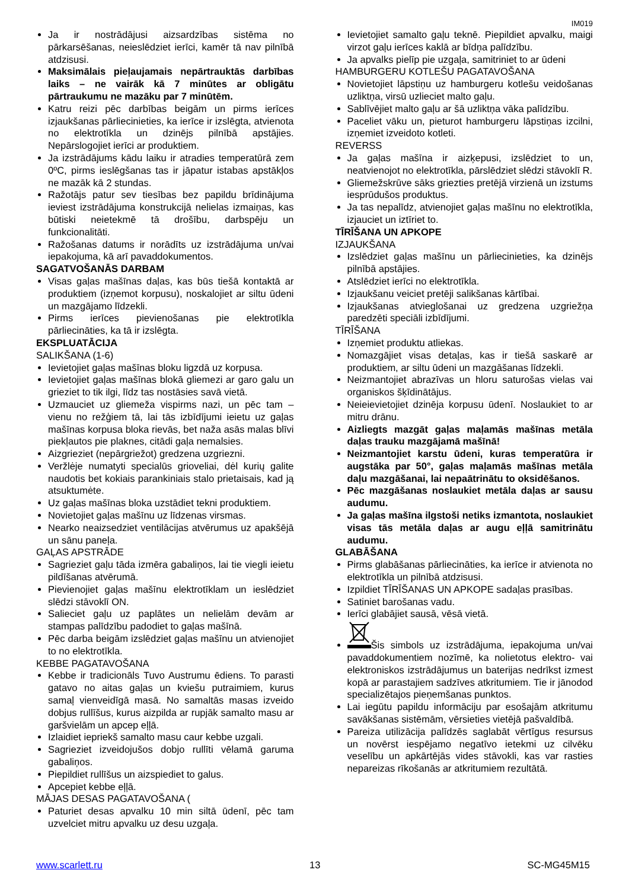IM019
Ja ir nostrādājusi aizsardzības sistēma no pārkarsēšanas, neieslēdziet ierīci, kamēr tā nav pilnībā atdzisusi.
Maksimālais pieļaujamais nepārtrauktās darbības laiks – ne vairāk kā 7 minūtes ar obligātu pārtraukumu ne mazāku par 7 minūtēm.
Katru reizi pēc darbības beigām un pirms ierīces izjaukšanas pārliecinieties, ka ierīce ir izslēgta, atvienota no elektrotīkla un dzinējs pilnībā apstājies. Nepārslogojiet ierīci ar produktiem.
Ja izstrādājums kādu laiku ir atradies temperatūrā zem 0ºC, pirms ieslēgšanas tas ir jāpatur istabas apstākļos ne mazāk kā 2 stundas.
Ražotājs patur sev tiesības bez papildu brīdinājuma ieviest izstrādājuma konstrukcijā nelielas izmaiņas, kas būtiski neietekmē tā drošību, darbspēju un funkcionalitāti.
Ražošanas datums ir norādīts uz izstrādājuma un/vai iepakojuma, kā arī pavaddokumentos.
SAGATVOŠANĀS DARBAM
Visas gaļas mašīnas daļas, kas būs tiešā kontaktā ar produktiem (izņemot korpusu), noskalojiet ar siltu ūdeni un mazgājamo līdzekli.
Pirms ierīces pievienošanas pie elektrotīkla pārliecināties, ka tā ir izslēgta.
EKSPLUATĀCIJA
SALIKŠANA (1-6)
Ievietojiet gaļas mašīnas bloku ligzdā uz korpusa.
Ievietojiet gaļas mašīnas blokā gliemezi ar garo galu un grieziet to tik ilgi, līdz tas nostāsies savā vietā.
Uzmauciet uz gliemeža vispirms nazi, un pēc tam – vienu no režģiem tā, lai tās izbīdījumi ieietu uz gaļas mašīnas korpusa bloka rievās, bet naža asās malas blīvi piekļautos pie plaknes, citādi gaļa nemalsies.
Aizgrieziet (nepārgriežot) gredzena uzgriezni.
Veržlėje numatyti specialūs grioveliai, dėl kurių galite naudotis bet kokiais parankiniais stalo prietaisais, kad ją atsuktumėte.
Uz gaļas mašīnas bloka uzstādiet tekni produktiem.
Novietojiet gaļas mašīnu uz līdzenas virsmas.
Nearko neaizsedziet ventilācijas atvērumus uz apakšējā un sānu paneļa.
GAĻAS APSTRĀDE
Sagrieziet gaļu tāda izmēra gabaliņos, lai tie viegli ieietu pildīšanas atvērumā.
Pievienojiet gaļas mašīnu elektrotīklam un ieslēdziet slēdzi stāvoklī ON.
Salieciet gaļu uz paplātes un nelielām devām ar stampas palīdzību padodiet to gaļas mašīnā.
Pēc darba beigām izslēdziet gaļas mašīnu un atvienojiet to no elektrotīkla.
KEBBE PAGATAVOŠANA
Kebbe ir tradicionāls Tuvo Austrumu ēdiens. To parasti gatavo no aitas gaļas un kviešu putraimiem, kurus samaļ vienveidīgā masā. No samaltās masas izveido dobjus rullīšus, kurus aizpilda ar rupjāk samalto masu ar garšvielām un apcep eļļā.
Izlaidiet iepriekš samalto masu caur kebbe uzgali.
Sagrieziet izveidojušos dobjo rullīti vēlamā garuma gabaliņos.
Piepildiet rullīšus un aizspiediet to galus.
Apcepiet kebbe eļļā.
MĀJAS DESAS PAGATAVOŠANA (
Paturiet desas apvalku 10 min siltā ūdenī, pēc tam uzvelciet mitru apvalku uz desu uzgaļa.
Ievietojiet samalto gaļu teknē. Piepildiet apvalku, maigi virzot gaļu ierīces kaklā ar bīdņa palīdzību.
Ja apvalks pielīp pie uzgaļa, samitriniet to ar ūdeni
HAMBURGERU KOTLEŠU PAGATAVOŠANA
Novietojiet lāpstiņu uz hamburgeru kotlešu veidošanas uzliktņa, virsū uzlieciet malto gaļu.
Sablīvējiet malto gaļu ar šā uzliktņa vāka palīdzību.
Paceliet vāku un, pieturot hamburgeru lāpstiņas izcilni, izņemiet izveidoto kotleti.
REVERSS
Ja gaļas mašīna ir aizķepusi, izslēdziet to un, neatvienojot no elektrotīkla, pārslēdziet slēdzi stāvoklī R.
Gliemežskrūve sāks griezties pretējā virzienā un izstums iesprūdušos produktus.
Ja tas nepalīdz, atvienojiet gaļas mašīnu no elektrotīkla, izjauciet un iztīriet to.
TĪRĪŠANA UN APKOPE
IZJAUKŠANA
Izslēdziet gaļas mašīnu un pārliecinieties, ka dzinējs pilnībā apstājies.
Atslēdziet ierīci no elektrotīkla.
Izjaukšanu veiciet pretēji salikšanas kārtībai.
Izjaukšanas atvieglošanai uz gredzena uzgriežņa paredzēti speciāli izbīdījumi.
TĪRĪŠANA
Izņemiet produktu atliekas.
Nomazgājiet visas detaļas, kas ir tiešā saskarē ar produktiem, ar siltu ūdeni un mazgāšanas līdzekli.
Neizmantojiet abrazīvas un hloru saturošas vielas vai organiskos šķīdinātājus.
Neieievietojiet dzinēja korpusu ūdenī. Noslaukiet to ar mitru drānu.
Aizliegts mazgāt gaļas maļamās mašīnas metāla daļas trauku mazgājamā mašīnā!
Neizmantojiet karstu ūdeni, kuras temperatūra ir augstāka par 50°, gaļas maļamās mašīnas metāla daļu mazgāšanai, lai nepaātrinātu to oksidēšanos.
Pēc mazgāšanas noslaukiet metāla daļas ar sausu audumu.
Ja gaļas mašīna ilgstoši netiks izmantota, noslaukiet visas tās metāla daļas ar augu eļļā samitrinātu audumu.
GLABĀŠANA
Pirms glabāšanas pārliecināties, ka ierīce ir atvienota no elektrotīkla un pilnībā atdzisusi.
Izpildiet TĪRĪŠANAS UN APKOPE sadaļas prasības.
Satiniet barošanas vadu.
Ierīci glabājiet sausā, vēsā vietā.
Šis simbols uz izstrādājuma, iepakojuma un/vai pavaddokumentiem nozīmē, ka nolietotus elektro- vai elektroniskos izstrādājumus un baterijas nedrīkst izmest kopā ar parastajiem sadzīves atkritumiem. Tie ir jānodod specializētajos pieņemšanas punktos.
Lai iegūtu papildu informāciju par esošajām atkritumu savākšanas sistēmām, vērsieties vietējā pašvaldībā.
Pareiza utilizācija palīdzēs saglabāt vērtīgus resursus un novērst iespējamo negatīvo ietekmi uz cilvēku veselību un apkārtējās vides stāvokli, kas var rasties nepareizas rīkošanās ar atkritumiem rezultātā.
www.scarlett.ru 13 SC-MG45M15